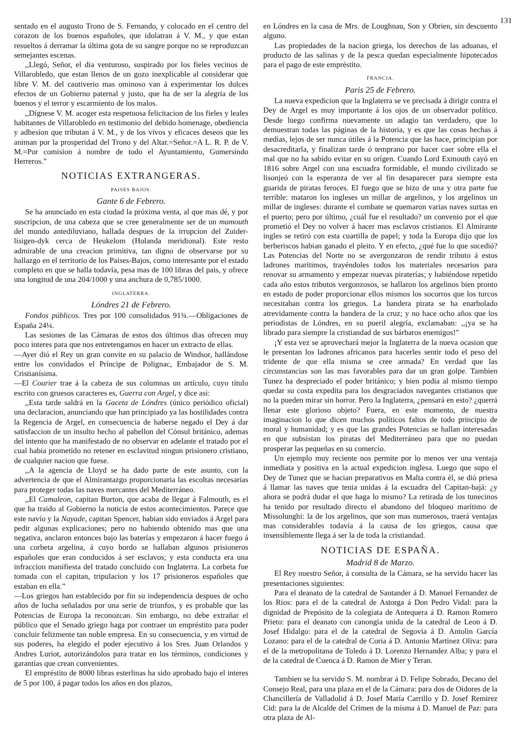131
sentado en el augusto Trono de S. Fernando, y colocado en el centro del corazon de los buenos españoles, que idolatran á V. M., y que estan resueltos á derramar la última gota de su sangre porque no se reproduzcan semejantes escenas.
,,Llegó, Señor, el dia venturoso, suspirado por los fieles vecinos de Villarobledo, que estan llenos de un gozo inexplicable al considerar que libre V. M. del cautiverio mas ominoso van á experimentar los dulces efectos de un Gobierno paternal y justo, que ha de ser la alegría de los buenos y el terror y escarmiento de los malos.
,,Dígnese V. M. acoger esta respetuosa felicitacion de los fieles y leales habitantes de Villarobledo en testimonio del debido homenage, obediencia y adhesion que tributan á V. M., y de los vivos y eficaces deseos que les animan por la prosperidad del Trono y del Altar.=Señor.=A L. R. P. de V. M.=Por comision á nombre de todo el Ayuntamiento, Gumersindo Herreros.”
NOTICIAS EXTRANGERAS.
PAISES BAJOS.
Gante 6 de Febrero.
Se ha anunciado en esta ciudad la próxima venta, al que mas dé, y por suscripcion, de una cabeza que se cree generalmente ser de un mamouth del mundo antediluviano, hallada despues de la irrupcion del Zuider-lisigen-dyk cerca de Heukelom (Holanda meridional). Este resto admirable de una creacion primitiva, tan digno de observarse por su hallazgo en el territorio de los Paises-Bajos, como interesante por el estado completo en que se halla todavía, pesa mas de 100 libras del pais, y ofrece una longitud de una 204/1000 y una anchura de 0,785/1000.
INGLATERRA.
Lóndres 21 de Febrero.
Fondos públicos. Tres por 100 consolidados 91¾.—Obligaciones de España 24¼.
Las sesiones de las Cámaras de estos dos últimos dias ofrecen muy poco interes para que nos entretengamos en hacer un extracto de ellas.
—Ayer dió el Rey un gran convite en su palacio de Windsor, hallándose entre los convidados el Príncipe de Polignac, Embajador de S. M. Cristianísima.
—El Courier trae á la cabeza de sus columnas un artículo, cuyo título escrito con gruesos caracteres es, Guerra con Argel, y dice asi:
,,Esta tarde saldrá en la Gaceta de Lóndres (único periódico oficial) una declaracion, anunciando que han principiado ya las hostilidades contra la Regencia de Argel, en consecuencia de haberse negado el Dey á dar satisfaccion de un insulto hecho al pabellon del Cónsul británico, ademas del intento que ha manifestado de no observar en adelante el tratado por el cual habia prometido no retener en esclavitud ningun prisionero cristiano, de cualquier nacion que fuese.
,,A la agencia de Lloyd se ha dado parte de este asunto, con la advertencia de que el Almirantazgo proporcionaria las escoltas necesarias para proteger todas las naves mercantes del Mediterráneo.
,,El Camaleon, capitan Burton, que acaba de llegar á Falmouth, es el que ha traido al Gobierno la noticia de estos acontecimientos. Parece que este navío y la Nayade, capitan Spencer, habian sido enviados á Argel para pedir algunas explicaciones; pero no habiendo obtenido mas que una negativa, anclaron entonces bajo las baterías y empezaron á hacer fuego á una corbeta argelina, á cuyo bordo se hallaban algunos prisioneros españoles que eran conducidos á ser esclavos; y esta conducta era una infraccion manifiesta del tratado concluido con Inglaterra. La corbeta fue tomada con el capitan, tripulacion y los 17 prisioneros españoles que estaban en ella.”
—Los griegos han establecido por fin su independencia despues de ocho años de lucha señalados por una serie de triunfos, y es probable que las Potencias de Europa la reconozcan. Sin embargo, no debe extrañar el público que el Senado griego haga por contraer un empréstito para poder concluir felizmente tan noble empresa. En su consecuencia, y en virtud de sus poderes, ha elegido el poder ejecutivo á los Sres. Juan Orlandos y Andres Luriot, autorizándolos para tratar en los términos, condiciones y garantías que crean convenientes.
El empréstito de 8000 libras esterlinas ha sido aprobado bajo el interes de 5 por 100, á pagar todos los años en dos plazos,
en Lóndres en la casa de Mrs. de Loughnau, Son y Obrien, sin descuento alguno.
Las propiedades de la nacion griega, los derechos de las aduanas, el producto de las salinas y de la pesca quedan especialmente hipotecados para el pago de este empréstito.
FRANCIA.
Paris 25 de Febrero.
La nueva expedicion que la Inglaterra se ve precisada á dirigir contra el Dey de Argel es muy importante á los ojos de un observador político. Desde luego confirma nuevamente un adagio tan verdadero, que lo demuestran todas las páginas de la historia, y es que las cosas hechas á medias, lejos de ser nunca útiles á la Potencia que las hace, principian por desacreditarla, y finalizan tarde ó temprano por hacer caer sobre ella el mal que no ha sabido evitar en su orígen. Cuando Lord Exmouth cayó en 1816 sobre Argel con una escuadra formidable, el mundo civilizado se lisonjeó con la esperanza de ver al fin desaparecer para siempre esta guarida de piratas feroces. El fuego que se hizo de una y otra parte fue terrible: mataron los ingleses un millar de argelinos, y los argelinos un millar de ingleses: durante el combate se quemaron varias naves surtas en el puerto; pero por último, ¿cuál fue el resultado? un convenio por el que prometió el Dey no volver á hacer mas esclavos cristianos. El Almirante ingles se retiró con esta cuartilla de papel; y toda la Europa dijo que los berberiscos habian ganado el pleito. Y en efecto, ¿qué fue lo que sucedió? Las Potencias del Norte no se avergonzaron de rendir tributo á estos ladrones marítimos, trayéndoles todos los materiales necesarios para renovar su armamento y empezar nuevas piraterías; y habiéndose repetido cada año estos tributos vergonzosos, se hallaron los argelinos bien pronto en estado de poder proporcionar ellos mismos los socorros que los turcos necesitaban contra los griegos. La bandera pirata se ha enarbolado atrevidamente contra la bandera de la cruz; y no hace ocho años que los periodistas de Lóndres, en su pueril alegría, exclamaban: ,,¡ya se ha librado para siempre la cristiandad de sus bárbaros enemigos!”
¡Y esta vez se aprovechará mejor la Inglaterra de la nueva ocasion que le presentan los ladrones africanos para hacerles sentir todo el peso del tridente de que ella misma se cree armada? En verdad que las circunstancias son las mas favorables para dar un gran golpe. Tambien Tunez ha despreciado el poder británico; y bien podia al mismo tiempo quedar su costa expedita para los desgraciados navegantes cristianos que no la pueden mirar sin horror. Pero la Inglaterra, ¿pensará en esto? ¿querrá llenar este glorioso objeto? Fuera, en este momento, de nuestra imaginacion lo que dicen muchos políticos faltos de todo principio de moral y humanidad; y es que las grandes Potencias se hallan interesadas en que subsistan los piratas del Mediterráneo para que no puedan prosperar las pequeñas en su comercio.
Un ejemplo muy reciente nos permite por lo menos ver una ventaja inmediata y positiva en la actual expedicion inglesa. Luego que supo el Dey de Tunez que se hacian preparativos en Malta contra él, se dió priesa á llamar las naves que tenia unidas á la escuadra del Capitan-bajá: ¿y ahora se podrá dudar el que haga lo mismo? La retirada de los tunecinos ha tenido por resultado directo el abandono del bloqueo marítimo de Missolunghi: la de los argelinos, que son mas numerosos, traerá ventajas mas considerables todavía á la causa de los griegos, causa que insensiblemente llega á ser la de toda la cristiandad.
NOTICIAS DE ESPAÑA.
Madrid 8 de Marzo.
El Rey nuestro Señor, á consulta de la Cámara, se ha servido hacer las presentaciones siguientes:
Para el deanato de la catedral de Santander á D. Manuel Fernandez de los Rios: para el de la catedral de Astorga á Don Pedro Vidal: para la dignidad de Prepósito de la colegiata de Antequera á D. Ramon Romero Prieto: para el deanato con canongía unida de la catedral de Leon á D. Josef Hidalgo: para el de la catedral de Segovia á D. Antolin García Lozano: para el de la catedral de Coria á D. Antonio Martinez Oliva: para el de la metropolitana de Toledo á D. Lorenzo Hernandez Alba; y para el de la catedral de Cuenca á D. Ramon de Mier y Teran.
Tambien se ha servido S. M. nombrar á D. Felipe Sobrado, Decano del Consejo Real, para una plaza en el de la Cámara: para dos de Oidores de la Chancillería de Valladolid á D. Josef María Carrillo y D. Josef Remirez Cid: para la de Alcalde del Crímen de la misma á D. Manuel de Paz: para otra plaza de Al-